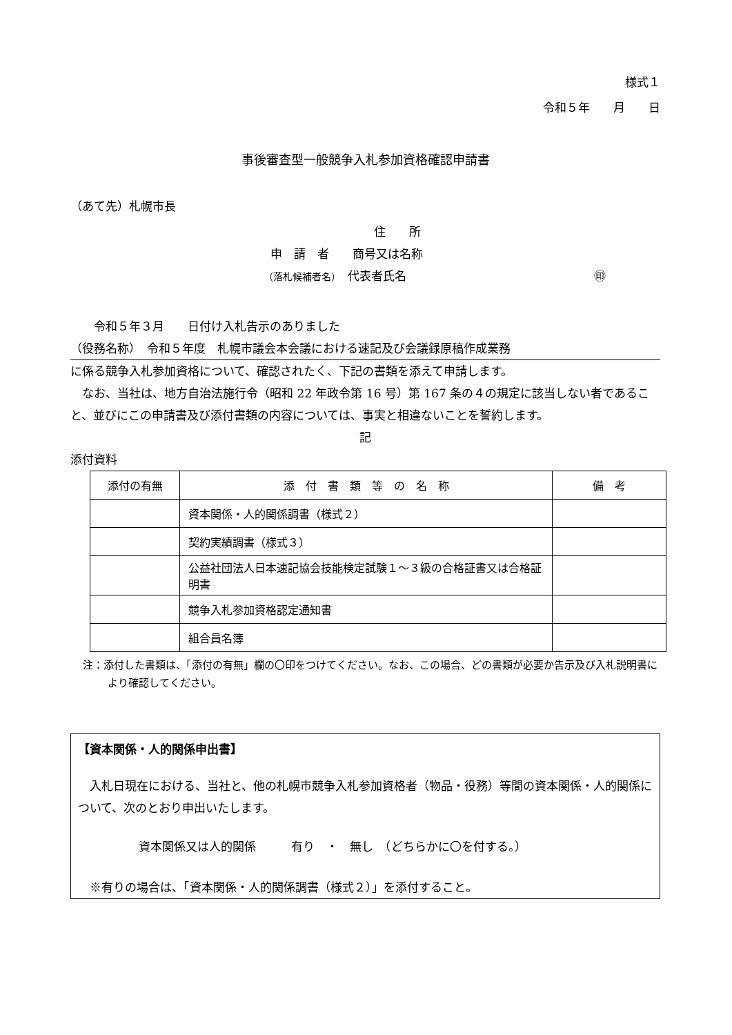様式１
令和５年　　月　　日
事後審査型一般競争入札参加資格確認申請書
（あて先）札幌市長
住　　所
申　請　者　　商号又は名称
（落札候補者名）　代表者氏名　　　　　　　　　　　　　　　　㊞
　　令和５年３月　　日付け入札告示のありました
（役務名称）　令和５年度　札幌市議会本会議における速記及び会議録原稿作成業務
に係る競争入札参加資格について、確認されたく、下記の書類を添えて申請します。
　なお、当社は、地方自治法施行令（昭和 22 年政令第 16 号）第 167 条の４の規定に該当しない者であること、並びにこの申請書及び添付書類の内容については、事実と相違ないことを誓約します。
記
添付資料
| 添付の有無 | 添 付 書 類 等 の 名 称 | 備 考 |
| --- | --- | --- |
| | 資本関係・人的関係調書（様式２） | |
| | 契約実績調書（様式３） | |
| | 公益社団法人日本速記協会技能検定試験１～３級の合格証書又は合格証明書 | |
| | 競争入札参加資格認定通知書 | |
| | 組合員名簿 | |
注：添付した書類は、「添付の有無」欄の〇印をつけてください。なお、この場合、どの書類が必要か告示及び入札説明書により確認してください。
【資本関係・人的関係申出書】
　入札日現在における、当社と、他の札幌市競争入札参加資格者（物品・役務）等間の資本関係・人的関係について、次のとおり申出いたします。
資本関係又は人的関係　　　有り　・　無し　（どちらかに〇を付する。）
　※有りの場合は、「資本関係・人的関係調書（様式２）」を添付すること。